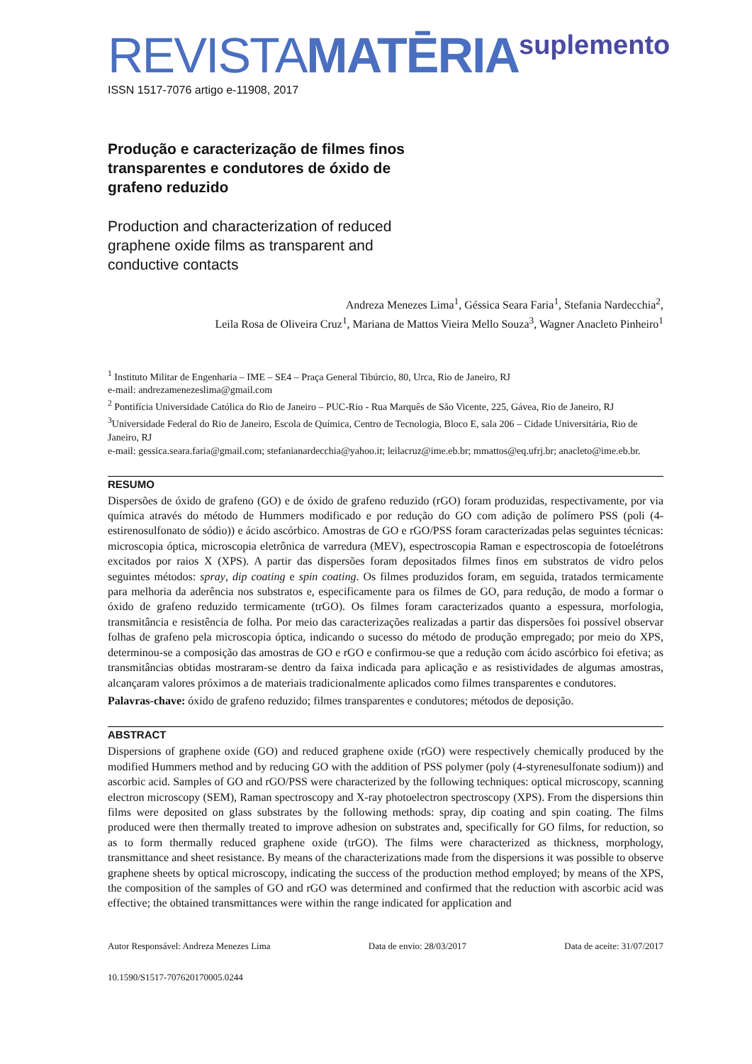REVISTAMATĒRIA
suplemento
ISSN 1517-7076 artigo e-11908, 2017
Produção e caracterização de filmes finos transparentes e condutores de óxido de grafeno reduzido
Production and characterization of reduced graphene oxide films as transparent and conductive contacts
Andreza Menezes Lima<sup>1</sup>, Géssica Seara Faria<sup>1</sup>, Stefania Nardecchia<sup>2</sup>,
Leila Rosa de Oliveira Cruz<sup>1</sup>, Mariana de Mattos Vieira Mello Souza<sup>3</sup>, Wagner Anacleto Pinheiro<sup>1</sup>
<sup>1</sup> Instituto Militar de Engenharia – IME – SE4 – Praça General Tibúrcio, 80, Urca, Rio de Janeiro, RJ
e-mail: andrezamenezeslima@gmail.com
<sup>2</sup> Pontifícia Universidade Católica do Rio de Janeiro – PUC-Rio - Rua Marquês de São Vicente, 225, Gávea, Rio de Janeiro, RJ
<sup>3</sup> Universidade Federal do Rio de Janeiro, Escola de Química, Centro de Tecnologia, Bloco E, sala 206 – Cidade Universitária, Rio de Janeiro, RJ
e-mail: gessica.seara.faria@gmail.com; stefanianardecchia@yahoo.it; leilacruz@ime.eb.br; mmattos@eq.ufrj.br; anacleto@ime.eb.br.
RESUMO
Dispersões de óxido de grafeno (GO) e de óxido de grafeno reduzido (rGO) foram produzidas, respectivamente, por via química através do método de Hummers modificado e por redução do GO com adição de polímero PSS (poli (4-estirenosulfonato de sódio)) e ácido ascórbico. Amostras de GO e rGO/PSS foram caracterizadas pelas seguintes técnicas: microscopia óptica, microscopia eletrônica de varredura (MEV), espectroscopia Raman e espectroscopia de fotoelétrons excitados por raios X (XPS). A partir das dispersões foram depositados filmes finos em substratos de vidro pelos seguintes métodos: spray, dip coating e spin coating. Os filmes produzidos foram, em seguida, tratados termicamente para melhoria da aderência nos substratos e, especificamente para os filmes de GO, para redução, de modo a formar o óxido de grafeno reduzido termicamente (trGO). Os filmes foram caracterizados quanto a espessura, morfologia, transmitância e resistência de folha. Por meio das caracterizações realizadas a partir das dispersões foi possível observar folhas de grafeno pela microscopia óptica, indicando o sucesso do método de produção empregado; por meio do XPS, determinou-se a composição das amostras de GO e rGO e confirmou-se que a redução com ácido ascórbico foi efetiva; as transmitâncias obtidas mostraram-se dentro da faixa indicada para aplicação e as resistividades de algumas amostras, alcançaram valores próximos a de materiais tradicionalmente aplicados como filmes transparentes e condutores.
Palavras-chave: óxido de grafeno reduzido; filmes transparentes e condutores; métodos de deposição.
ABSTRACT
Dispersions of graphene oxide (GO) and reduced graphene oxide (rGO) were respectively chemically produced by the modified Hummers method and by reducing GO with the addition of PSS polymer (poly (4-styrenesulfonate sodium)) and ascorbic acid. Samples of GO and rGO/PSS were characterized by the following techniques: optical microscopy, scanning electron microscopy (SEM), Raman spectroscopy and X-ray photoelectron spectroscopy (XPS). From the dispersions thin films were deposited on glass substrates by the following methods: spray, dip coating and spin coating. The films produced were then thermally treated to improve adhesion on substrates and, specifically for GO films, for reduction, so as to form thermally reduced graphene oxide (trGO). The films were characterized as thickness, morphology, transmittance and sheet resistance. By means of the characterizations made from the dispersions it was possible to observe graphene sheets by optical microscopy, indicating the success of the production method employed; by means of the XPS, the composition of the samples of GO and rGO was determined and confirmed that the reduction with ascorbic acid was effective; the obtained transmittances were within the range indicated for application and
Autor Responsável: Andreza Menezes Lima Data de envio: 28/03/2017 Data de aceite: 31/07/2017
10.1590/S1517-707620170005.0244